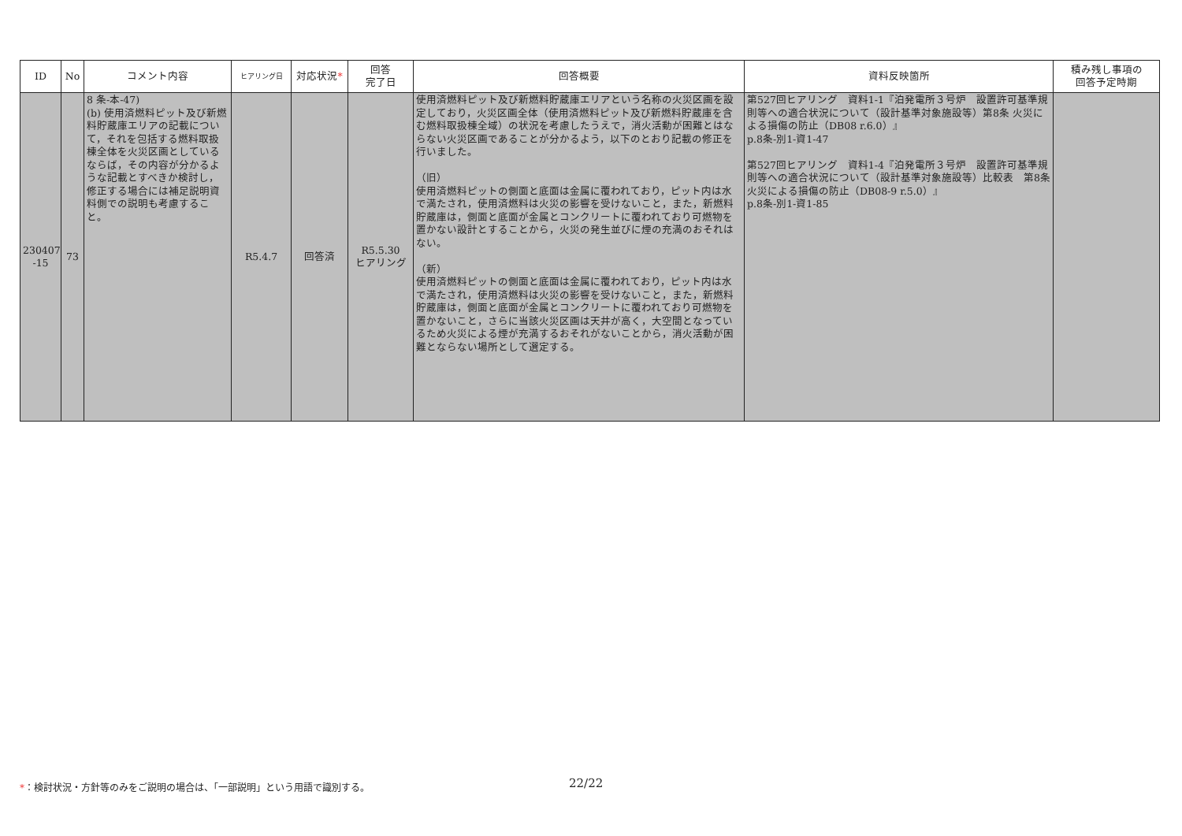| ID | No | コメント内容 | ヒアリング日 | 対応状況 * | 回答 完了日 | 回答概要 | 資料反映箇所 | 積み残し事項の 回答予定時期 |
| --- | --- | --- | --- | --- | --- | --- | --- | --- |
| 230407 -15 | 73 | 8 条-本-47) (b) 使用済燃料ピット及び新燃料貯蔵庫エリアの記載について，それを包括する燃料取扱棟全体を火災区画としているならば，その内容が分かるような記載とすべきか検討し，修正する場合には補足説明資料側での説明も考慮すること。 | R5.4.7 | 回答済 | R5.5.30 ヒアリング | 使用済燃料ピット及び新燃料貯蔵庫エリアという名称の火災区画を設定しており，火災区画全体（使用済燃料ピット及び新燃料貯蔵庫を含む燃料取扱棟全域）の状況を考慮したうえで，消火活動が困難とはならない火災区画であることが分かるよう，以下のとおり記載の修正を行いました。 （旧） 使用済燃料ピットの側面と底面は金属に覆われており，ピット内は水で満たされ，使用済燃料は火災の影響を受けないこと，また，新燃料貯蔵庫は，側面と底面が金属とコンクリートに覆われており可燃物を置かない設計とすることから，火災の発生並びに煙の充満のおそれはない。 （新） 使用済燃料ピットの側面と底面は金属に覆われており，ピット内は水で満たされ，使用済燃料は火災の影響を受けないこと，また，新燃料貯蔵庫は，側面と底面が金属とコンクリートに覆われており可燃物を置かないこと，さらに当該火災区画は天井が高く，大空間となっているため火災による煙が充満するおそれがないことから，消火活動が困難とならない場所として選定する。 | 第527回ヒアリング 資料1-1『泊発電所３号炉 設置許可基準規則等への適合状況について（設計基準対象施設等）第8条 火災による損傷の防止（DB08 r.6.0）』 p.8条-別1-資1-47 第527回ヒアリング 資料1-4『泊発電所３号炉 設置許可基準規則等への適合状況について（設計基準対象施設等）比較表 第8条 火災による損傷の防止（DB08-9 r.5.0）』 p.8条-別1-資1-85 | |
*：検討状況・方針等のみをご説明の場合は、「一部説明」という用語で識別する。
22/22